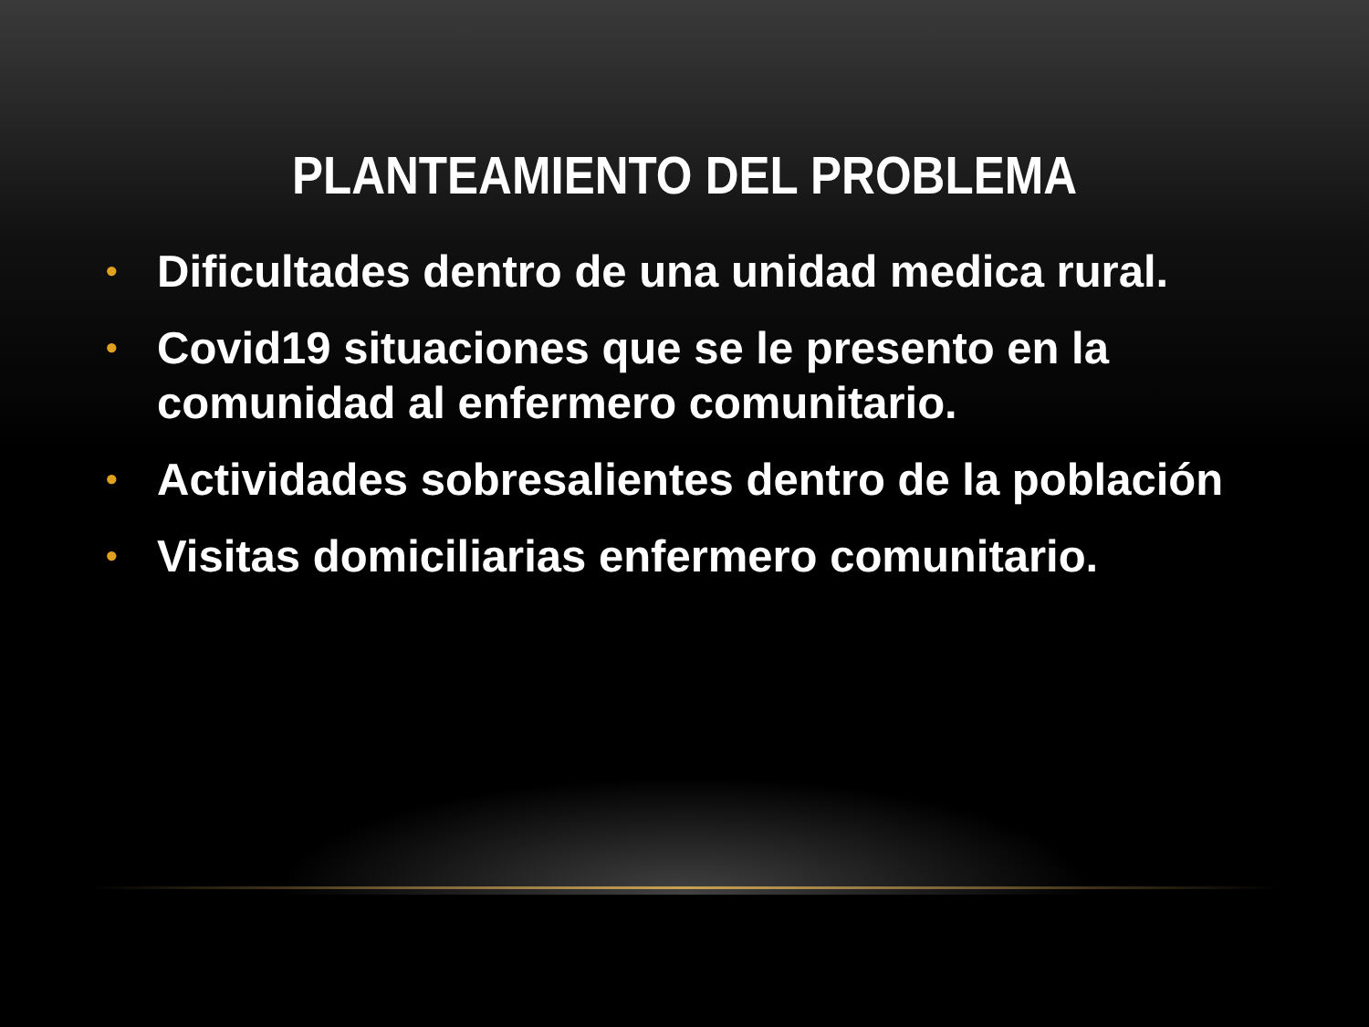PLANTEAMIENTO DEL PROBLEMA
• Dificultades dentro de una unidad medica rural.
• Covid19 situaciones que se le presento en la comunidad al enfermero comunitario.
• Actividades sobresalientes dentro de la población
• Visitas domiciliarias enfermero comunitario.